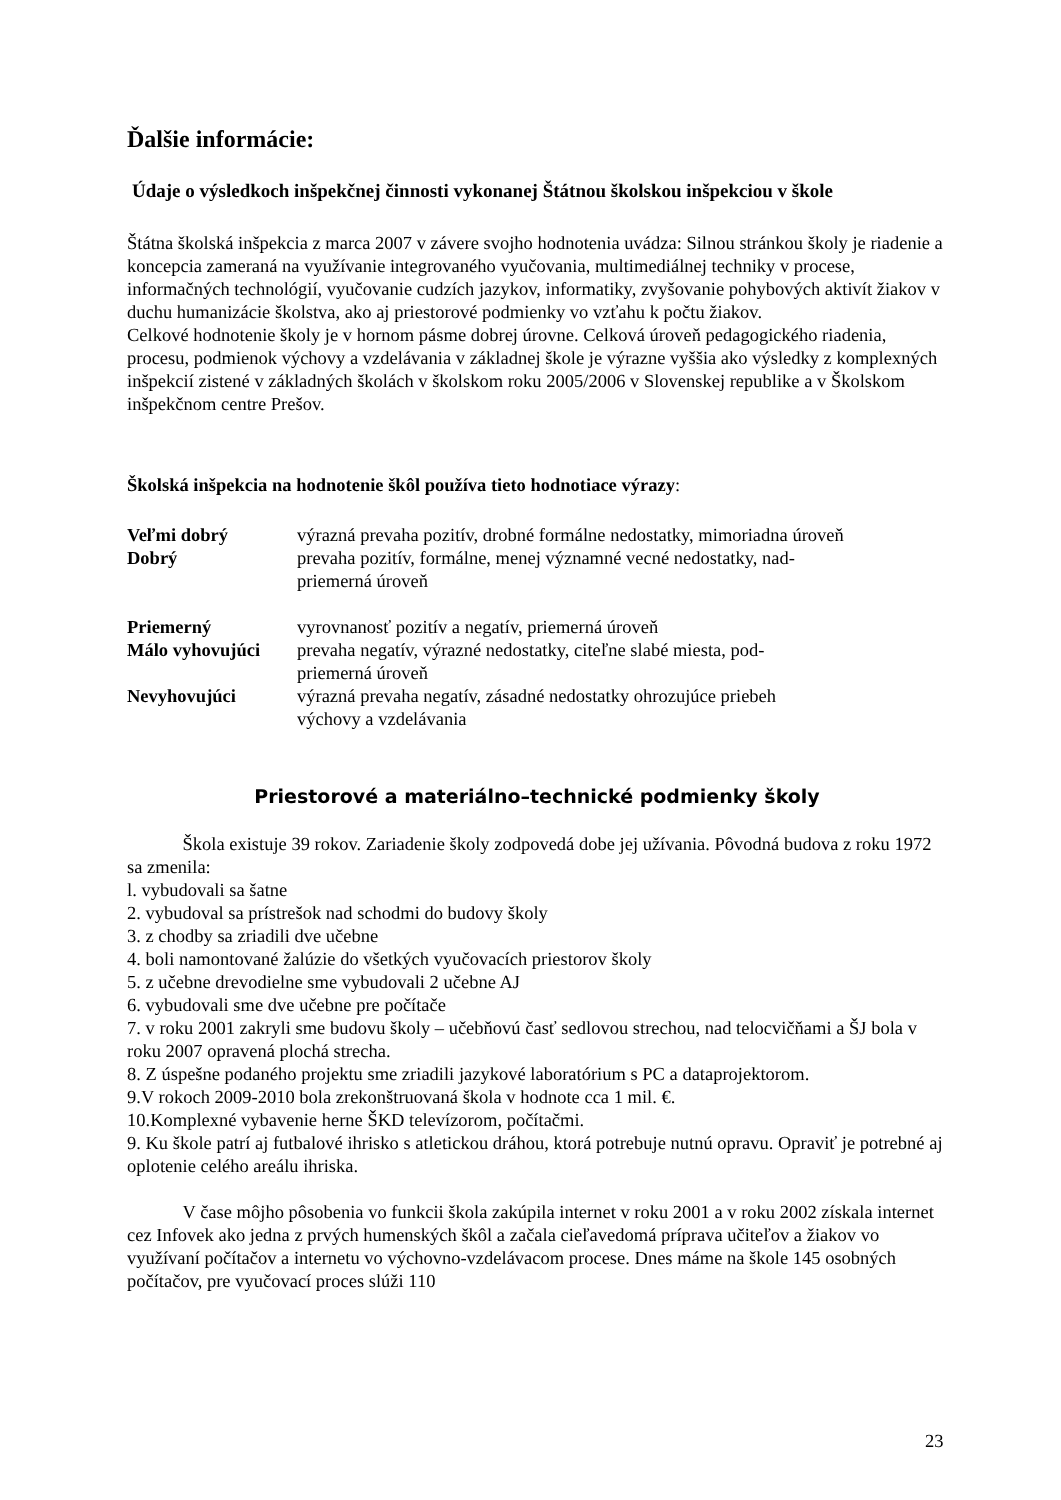Ďalšie informácie:
Údaje o výsledkoch inšpekčnej činnosti vykonanej Štátnou školskou inšpekciou v škole
Štátna školská inšpekcia z marca 2007 v závere svojho hodnotenia uvádza: Silnou stránkou školy je riadenie a koncepcia zameraná na využívanie integrovaného vyučovania, multimediálnej techniky v procese, informačných technológií, vyučovanie cudzích jazykov, informatiky, zvyšovanie pohybových aktivít žiakov v duchu humanizácie školstva, ako aj priestorové podmienky vo vzťahu k počtu žiakov.
Celkové hodnotenie školy je v hornom pásme dobrej úrovne. Celková úroveň pedagogického riadenia, procesu, podmienok výchovy a vzdelávania v základnej škole je výrazne vyššia ako výsledky z komplexných inšpekcií zistené v základných školách v školskom roku 2005/2006 v Slovenskej republike a v Školskom inšpekčnom centre Prešov.
Školská inšpekcia na hodnotenie škôl používa tieto hodnotiace výrazy:
| Veľmi dobrý | výrazná prevaha pozitív, drobné formálne nedostatky, mimoriadna úroveň |
| Dobrý | prevaha pozitív, formálne, menej významné vecné nedostatky, nad- priemerná úroveň |
| Priemerný | vyrovnanosť pozitív a negatív, priemerná úroveň |
| Málo vyhovujúci | prevaha negatív, výrazné nedostatky, citeľne slabé miesta, pod- priemerná úroveň |
| Nevyhovujúci | výrazná prevaha negatív, zásadné nedostatky ohrozujúce priebeh výchovy a vzdelávania |
Priestorové a materiálno–technické podmienky školy
Škola existuje 39 rokov. Zariadenie školy zodpovedá dobe jej užívania. Pôvodná budova z roku 1972 sa zmenila:
l. vybudovali sa šatne
2. vybudoval sa prístrešok nad schodmi do budovy školy
3. z chodby sa zriadili dve učebne
4. boli namontované žalúzie do všetkých vyučovacích priestorov školy
5. z učebne drevodielne sme vybudovali 2 učebne AJ
6. vybudovali sme dve učebne pre počítače
7. v roku 2001 zakryli sme budovu školy – učebňovú časť sedlovou strechou, nad telocvičňami a ŠJ bola v roku 2007 opravená plochá strecha.
8. Z úspešne podaného projektu sme zriadili jazykové laboratórium s PC a dataprojektorom.
9.V rokoch 2009-2010 bola zrekonštruovaná škola v hodnote cca 1 mil. €.
10.Komplexné vybavenie herne ŠKD televízorom, počítačmi.
9. Ku škole patrí aj futbalové ihrisko s atletickou dráhou, ktorá potrebuje nutnú opravu. Opraviť je potrebné aj oplotenie celého areálu ihriska.
V čase môjho pôsobenia vo funkcii škola zakúpila internet v roku 2001 a v roku 2002 získala internet cez Infovek ako jedna z prvých humenských škôl a začala cieľavedomá príprava učiteľov a žiakov vo využívaní počítačov a internetu vo výchovno-vzdelávacom procese. Dnes máme na škole 145 osobných počítačov, pre vyučovací proces slúži 110
23